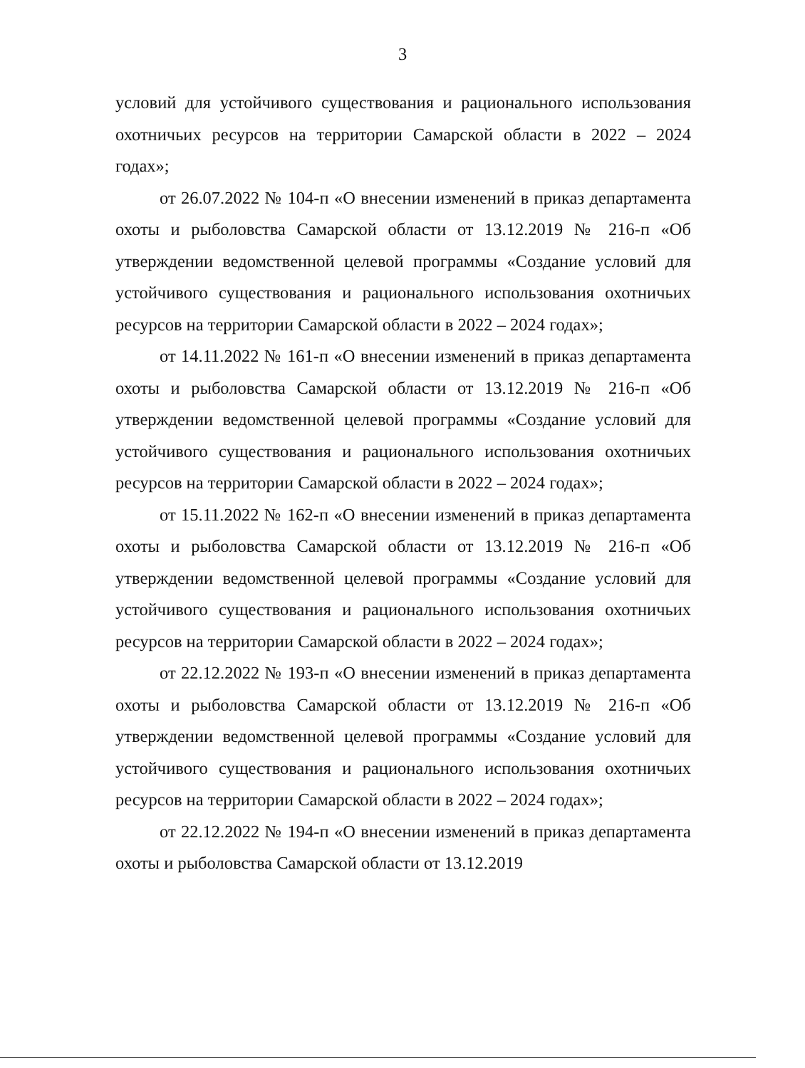3
условий для устойчивого существования и рационального использования охотничьих ресурсов на территории Самарской области в 2022 – 2024 годах»;
от 26.07.2022 № 104-п «О внесении изменений в приказ департамента охоты и рыболовства Самарской области от 13.12.2019 № 216-п «Об утверждении ведомственной целевой программы «Создание условий для устойчивого существования и рационального использования охотничьих ресурсов на территории Самарской области в 2022 – 2024 годах»;
от 14.11.2022 № 161-п «О внесении изменений в приказ департамента охоты и рыболовства Самарской области от 13.12.2019 № 216-п «Об утверждении ведомственной целевой программы «Создание условий для устойчивого существования и рационального использования охотничьих ресурсов на территории Самарской области в 2022 – 2024 годах»;
от 15.11.2022 № 162-п «О внесении изменений в приказ департамента охоты и рыболовства Самарской области от 13.12.2019 № 216-п «Об утверждении ведомственной целевой программы «Создание условий для устойчивого существования и рационального использования охотничьих ресурсов на территории Самарской области в 2022 – 2024 годах»;
от 22.12.2022 № 193-п «О внесении изменений в приказ департамента охоты и рыболовства Самарской области от 13.12.2019 № 216-п «Об утверждении ведомственной целевой программы «Создание условий для устойчивого существования и рационального использования охотничьих ресурсов на территории Самарской области в 2022 – 2024 годах»;
от 22.12.2022 № 194-п «О внесении изменений в приказ департамента охоты и рыболовства Самарской области от 13.12.2019